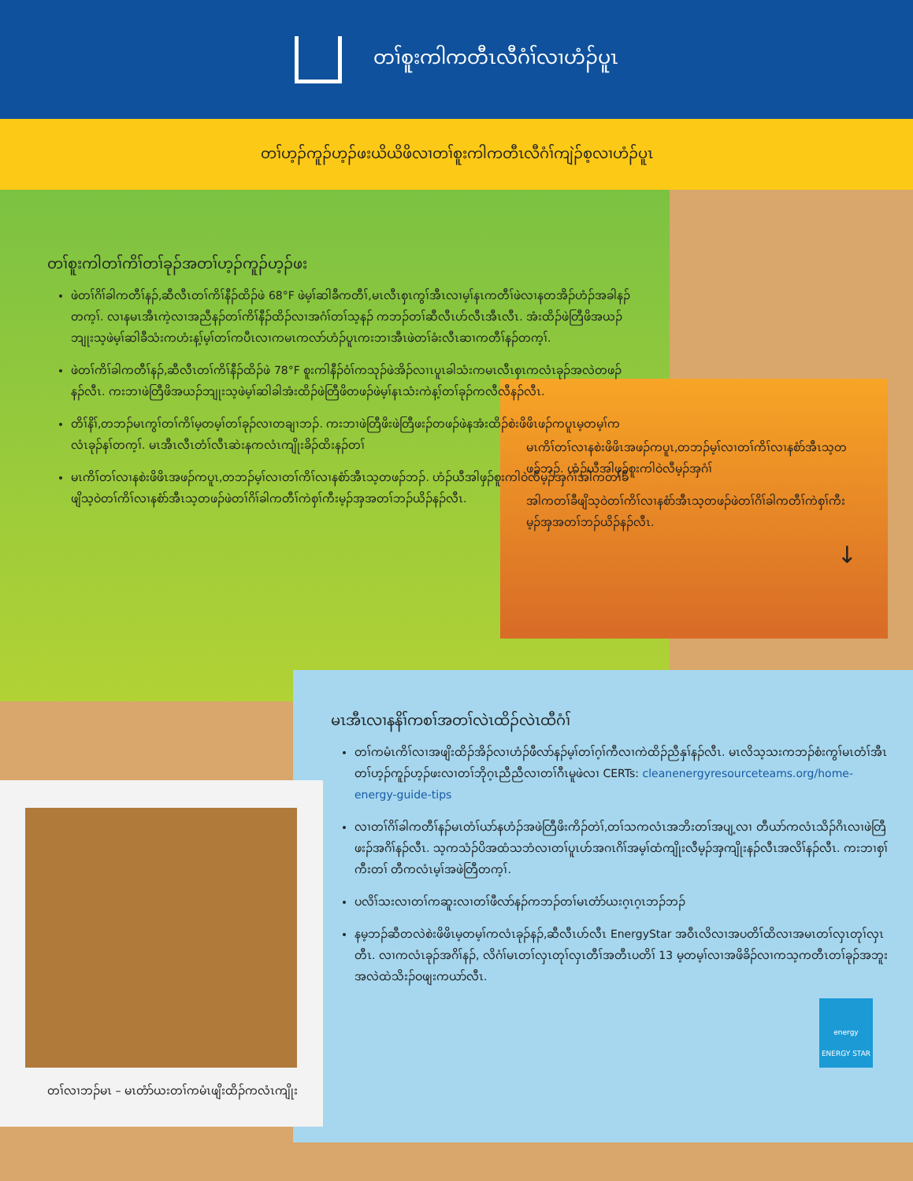တၢ်စူးကါကတီၤလီဂံၢ်လၢဟံၣ်ပူၤ
တၢ်ဟ့ၣ်ကူၣ်ဟ့ၣ်ဖးယိယိဖိလၢတၢ်စူးကါကတီၤလီဂံၢ်ကျဲၣ်စ့လၢဟံၣ်ပူၤ
တၢ်စူးကါတၢ်ကိၢ်တၢ်ခုၣ်အတၢ်ဟ့ၣ်ကူၣ်ဟ့ၣ်ဖး
ဖဲတၢ်ဂိၢ်ခါကတီၢ်နၣ်,ဆီလီၤတၢ်ကိၢ်နီၣ်ထိၣ်ဖဲ 68°F ဖဲမ့ၢ်ဆါခီကတီၢ်,မၤလီၤစှၤကွၢ်အီၤလၢမ့ၢ်နၤကတီၢ်ဖဲလၢနတအိၣ်ဟံၣ်အခါနၣ်တက့ၢ်. လၢနမၤအီၤကဲ့လၢအညီနၣ်တၢ်ကိၢ်နီၣ်ထိၣ်လၢအဂံၢ်တၢ်သ့နၣ် ကဘၣ်တၢ်ဆီလီၤဟ်လီၤအီၤလီၤ. အံးထိၣ်ဖဲတြီဖိအယၣ်ဘျုးသ့ဖဲမ့ၢ်ဆါခီသံးကဟံးန့ၢ်မ့ၢ်တၢ်ကပီၤလၢကမၤကလာ်ဟံၣ်ပူၤကးဘၢအီၤဖဲတၢ်ခံးလီၤဆၢကတီၢ်နၣ်တက့ၢ်.
ဖဲတၢ်ကိၢ်ခါကတီၢ်နၣ်,ဆီလီၤတၢ်ကိၢ်နီၣ်ထိၣ်ဖဲ 78°F စူးကါနီၣ်ဝံၢ်ကသုၣ်ဖဲအိၣ်လၢၤပူၤခါသံးကမၤလီၤစှၤကလံၤခုၣ်အလဲတဖၣ်နၣ်လီၤ. ကးဘၢဖဲတြီဖိအယၣ်ဘျုးသ့ဖဲမ့ၢ်ဆါခါအံးထိၣ်ဖဲတြီဖိတဖၣ်ဖဲမ့ၢ်နၤသံးကဲန့ၢ်တၢ်ခုၣ်ကလီလီနၣ်လီၤ.
တိၢ်နိၢ်,တဘၣ်မၤကွၢ်တၢ်ကိၢ်မ့တမ့ၢ်တၢ်ခုၣ်လၢတချၢဘၣ်. ကးဘၢဖဲတြီဖိးဖဲတြီဖးၣ်တဖၣ်ဖဲနအံးထိၣ်စဲးဖိဖိၤဖၣ်ကပူၤမ့တမ့ၢ်ကလံၤခုၣ်နၢ်တက့ၢ်. မၤအီၤလီၤတံၢ်လီၤဆဲးနကလံၤကျိုးခိၣ်ထိးနၣ်တၢ်
မၤကိၢ်တၢ်လၢနစဲးဖိဖိၤအဖၣ်ကပူၤ,တဘၣ်မ့ၢ်လၢတၢ်ကိၢ်လၢနစံာ်အီၤသ့တဖၣ်ဘၣ်. ဟံၣ်ယီအါဖှၣ်စူးကါဝဲလီမ့ၣ်အှဂံၢ်အါကတၢ်ခီဖျိသ့ဝဲတၢ်ကိၢ်လၢနစံာ်အီၤသ့တဖၣ်ဖဲတၢ်ဂိၢ်ခါကတီၢ်ကဲစှၢ်ကီးမ့ၣ်အှအတၢ်ဘၣ်ယိၣ်နၣ်လီၤ.
မၤကိၢ်တၢ်လၢနစဲးဖိဖိၤအဖၣ်ကပူၤ,တဘၣ်မ့ၢ်လၢတၢ်ကိၢ်လၢနစံာ်အီၤသ့တဖၣ်ဘၣ်. ဟံၣ်ယီအါဖှၣ်စူးကါဝဲလီမ့ၣ်အှဂံၢ်
အါကတၢ်ခီဖျိသ့ဝဲတၢ်ကိၢ်လၢနစံာ်အီၤသ့တဖၣ်ဖဲတၢ်ဂိၢ်ခါကတီၢ်ကဲစှၢ်ကီးမ့ၣ်အှအတၢ်ဘၣ်ယိၣ်နၣ်လီၤ.
↓
မၤအီၤလၢနနိၢ်ကစၢ်အတၢ်လဲၤထိၣ်လဲၤထီဂံၢ်
တၢ်ကမံၤကိၢ်လၢအဖျိးထိၣ်အိၣ်လၢဟံၣ်ဖီလာ်နၣ်မ့ၢ်တၢ်ဂ့ၢ်ကီလၢကဲထိၣ်ညီနှၢ်နၣ်လီၤ. မၤလိသ့သးကဘၣ်စံးကွၢ်မၤတံၢ်အီၤတၢ်ဟ့ၣ်ကူၣ်ဟ့ၣ်ဖးလၢတၢ်ဘိုဂ့ၤညီညီလၢတၢ်ဂီၤမူဖဲလၢ CERTs: cleanenergyresourceteams.org/home-energy-guide-tips
လၢတၢ်ဂိၢ်ခါကတီၢ်နၣ်မၤတံၢ်ယာ်နဟံၣ်အဖဲတြီဖိးကိၣ်တဲၢ်,တၢ်သကလံၤအဘိးတၢ်အပျ့လၢ တီယာ်ကလံၤသိၣ်ဂိၤလၢဖဲတြီဖးၣ်အဂိၢ်နၣ်လီၤ. သ့ကသံၣ်ပိအထံသဘံလၢတၢ်ပူၤဟ်အဂၤဂိၢ်အမ့ၢ်ထံကျိုးလီမ့ၣ်အှကျိုးနၣ်လီၤအလိၢ်နၣ်လီၤ. ကးဘၢစှၢ်ကီးတၢ် တီကလံၤမ့ၢ်အဖဲတြီတက့ၢ်.
ပလိၢ်သးလၢတၢ်ကဆူးလၢတၢ်ဖီလာ်နၣ်ကဘၣ်တၢ်မၤတံာ်ယးဂ့ၤဂ့ၤဘၣ်ဘၣ်
နမ့ဘၣ်ဆီတလဲစဲးဖိဖိၤမ့တမ့ၢ်ကလံၤခုၣ်နၣ်,ဆီလီၤဟ်လီၤ EnergyStar အဝီၤလိလၢအပတိၢ်ထိလၢအမၤတၢ်လှၤတုၢ်လှၤတီၤ. လၢကလံၤခုၣ်အဂိၢ်နၣ်, လိဂံၢ်မၤတၢ်လှၤတုၢ်လှၤတီၢ်အတီၤပတိၢ် 13 မ့တမ့ၢ်လၢအဖိခိၣ်လၢကသ့ကတီၤတၢ်ခုၣ်အဘူးအလဲထဲသိးၣ်ဝဖျးကယာ်လီၤ.
energy
ENERGY STAR
တၢ်လၢဘၣ်မၤ – မၤတံာ်ယးတၢ်ကမံၤဖျိးထိၣ်ကလံၤကျိုး